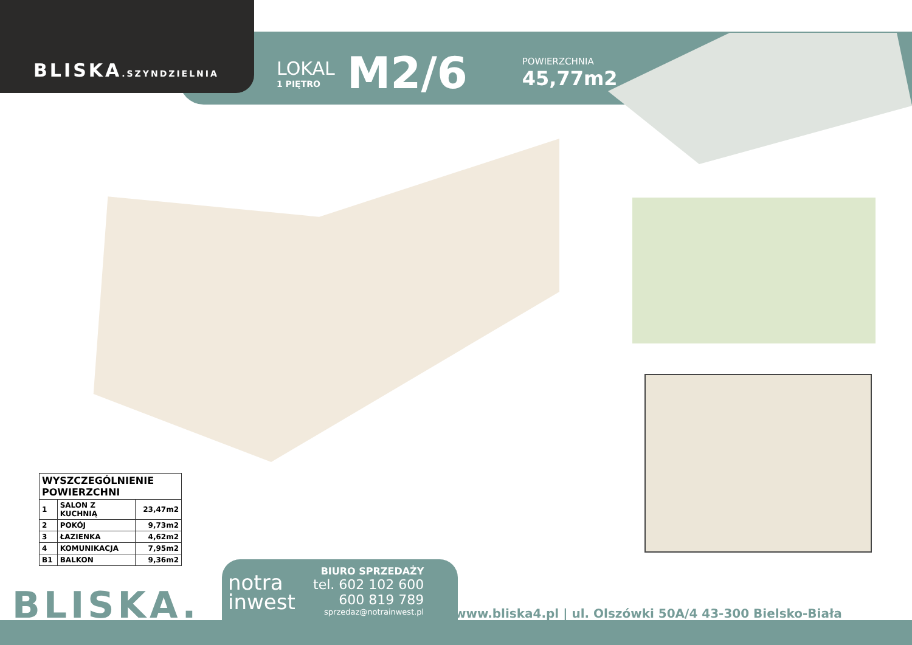BLISKA.SZYNDZIELNIA
LOKAL
1 PIĘTRO
M2/6
POWIERZCHNIA
45,77m2
| WYSZCZEGÓLNIENIE POWIERZCHNI | | |
| --- | --- | --- |
| 1 | SALON Z KUCHNIĄ | 23,47m2 |
| 2 | POKÓJ | 9,73m2 |
| 3 | ŁAZIENKA | 4,62m2 |
| 4 | KOMUNIKACJA | 7,95m2 |
| B1 | BALKON | 9,36m2 |
BLISKA.
notra
inwest
BIURO SPRZEDAŻY
tel. 602 102 600
600 819 789
sprzedaz@notrainwest.pl
www.bliska4.pl | ul. Olszówki 50A/4 43-300 Bielsko-Biała